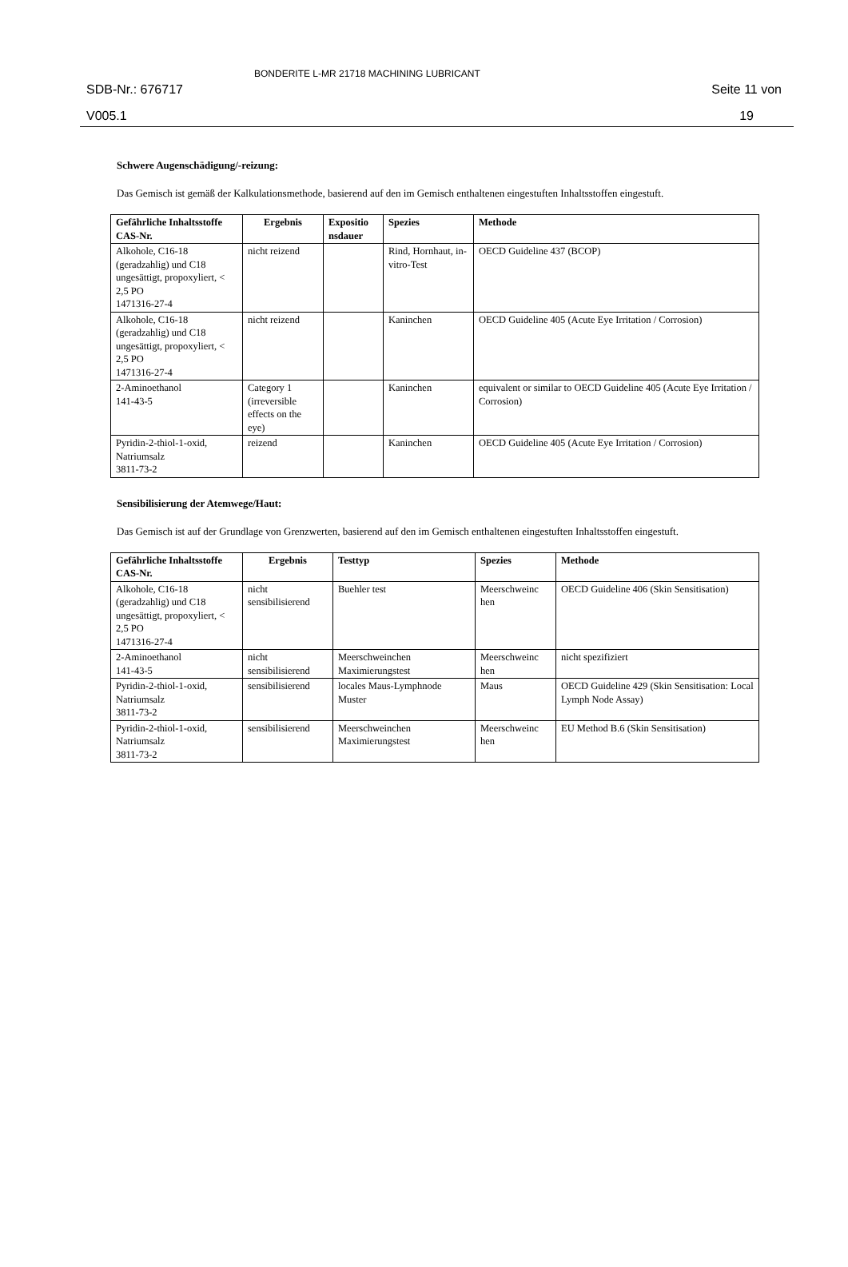SDB-Nr.: 676717
V005.1
BONDERITE L-MR 21718 MACHINING LUBRICANT
Seite 11 von
19
Schwere Augenschädigung/-reizung:
Das Gemisch ist gemäß der Kalkulationsmethode, basierend auf den im Gemisch enthaltenen eingestuften Inhaltsstoffen eingestuft.
| Gefährliche Inhaltsstoffe CAS-Nr. | Ergebnis | Expositio nsdauer | Spezies | Methode |
| --- | --- | --- | --- | --- |
| Alkohole, C16-18 (geradzahlig) und C18 ungesättigt, propoxyliert, < 2,5 PO 1471316-27-4 | nicht reizend | | Rind, Hornhaut, in-vitro-Test | OECD Guideline 437 (BCOP) |
| Alkohole, C16-18 (geradzahlig) und C18 ungesättigt, propoxyliert, < 2,5 PO 1471316-27-4 | nicht reizend | | Kaninchen | OECD Guideline 405 (Acute Eye Irritation / Corrosion) |
| 2-Aminoethanol 141-43-5 | Category 1 (irreversible effects on the eye) | | Kaninchen | equivalent or similar to OECD Guideline 405 (Acute Eye Irritation / Corrosion) |
| Pyridin-2-thiol-1-oxid, Natriumsalz 3811-73-2 | reizend | | Kaninchen | OECD Guideline 405 (Acute Eye Irritation / Corrosion) |
Sensibilisierung der Atemwege/Haut:
Das Gemisch ist auf der Grundlage von Grenzwerten, basierend auf den im Gemisch enthaltenen eingestuften Inhaltsstoffen eingestuft.
| Gefährliche Inhaltsstoffe CAS-Nr. | Ergebnis | Testtyp | Spezies | Methode |
| --- | --- | --- | --- | --- |
| Alkohole, C16-18 (geradzahlig) und C18 ungesättigt, propoxyliert, < 2,5 PO 1471316-27-4 | nicht sensibilisierend | Buehler test | Meerschweinc hen | OECD Guideline 406 (Skin Sensitisation) |
| 2-Aminoethanol 141-43-5 | nicht sensibilisierend | Meerschweinchen Maximierungstest | Meerschweinc hen | nicht spezifiziert |
| Pyridin-2-thiol-1-oxid, Natriumsalz 3811-73-2 | sensibilisierend | locales Maus-Lymphnode Muster | Maus | OECD Guideline 429 (Skin Sensitisation: Local Lymph Node Assay) |
| Pyridin-2-thiol-1-oxid, Natriumsalz 3811-73-2 | sensibilisierend | Meerschweinchen Maximierungstest | Meerschweinc hen | EU Method B.6 (Skin Sensitisation) |